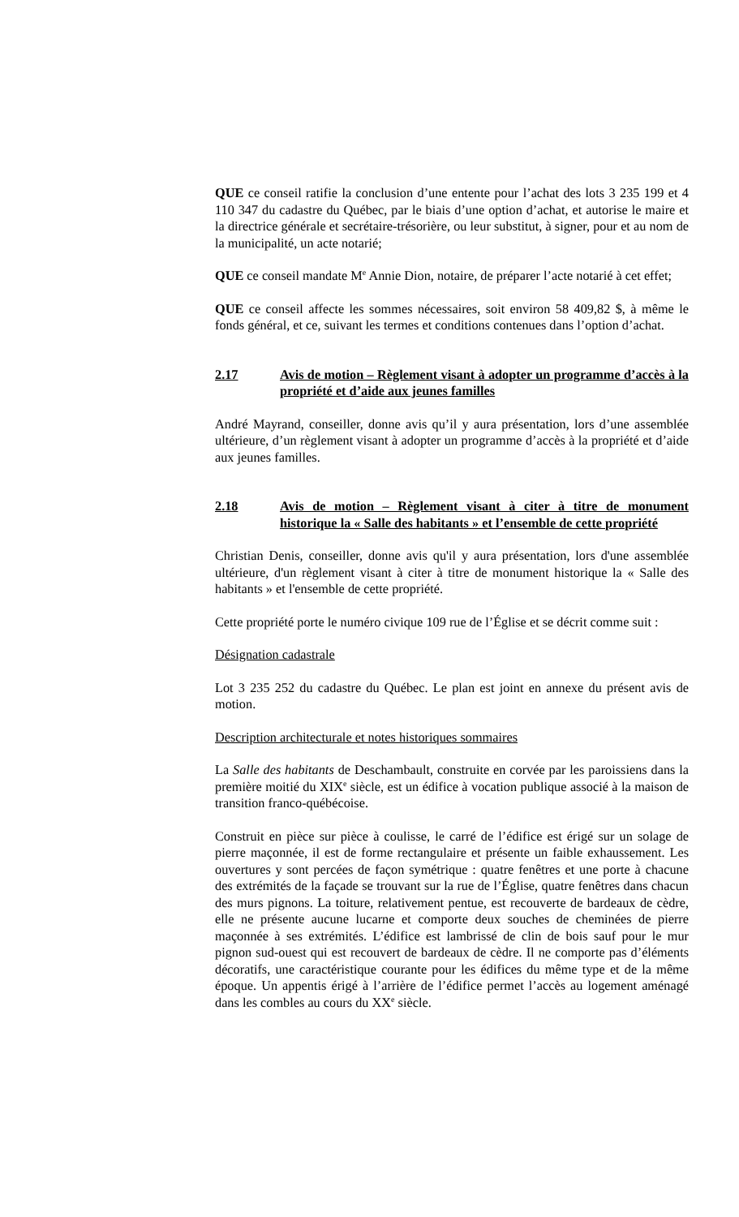QUE ce conseil ratifie la conclusion d’une entente pour l’achat des lots 3 235 199 et 4 110 347 du cadastre du Québec, par le biais d’une option d’achat, et autorise le maire et la directrice générale et secrétaire-trésorière, ou leur substitut, à signer, pour et au nom de la municipalité, un acte notarié;
QUE ce conseil mandate M<sup>e</sup> Annie Dion, notaire, de préparer l’acte notarié à cet effet;
QUE ce conseil affecte les sommes nécessaires, soit environ 58 409,82 $, à même le fonds général, et ce, suivant les termes et conditions contenues dans l’option d’achat.
2.17 Avis de motion – Règlement visant à adopter un programme d’accès à la propriété et d’aide aux jeunes familles
André Mayrand, conseiller, donne avis qu’il y aura présentation, lors d’une assemblée ultérieure, d’un règlement visant à adopter un programme d’accès à la propriété et d’aide aux jeunes familles.
2.18 Avis de motion – Règlement visant à citer à titre de monument historique la « Salle des habitants » et l’ensemble de cette propriété
Christian Denis, conseiller, donne avis qu'il y aura présentation, lors d'une assemblée ultérieure, d'un règlement visant à citer à titre de monument historique la « Salle des habitants » et l'ensemble de cette propriété.
Cette propriété porte le numéro civique 109 rue de l’Église et se décrit comme suit :
Désignation cadastrale
Lot 3 235 252 du cadastre du Québec. Le plan est joint en annexe du présent avis de motion.
Description architecturale et notes historiques sommaires
La Salle des habitants de Deschambault, construite en corvée par les paroissiens dans la première moitié du XIX<sup>e</sup> siècle, est un édifice à vocation publique associé à la maison de transition franco-québécoise.
Construit en pièce sur pièce à coulisse, le carré de l’édifice est érigé sur un solage de pierre maçonnée, il est de forme rectangulaire et présente un faible exhaussement. Les ouvertures y sont percées de façon symétrique : quatre fenêtres et une porte à chacune des extrémités de la façade se trouvant sur la rue de l’Église, quatre fenêtres dans chacun des murs pignons. La toiture, relativement pentue, est recouverte de bardeaux de cèdre, elle ne présente aucune lucarne et comporte deux souches de cheminées de pierre maçonnée à ses extrémités. L’édifice est lambrissé de clin de bois sauf pour le mur pignon sud-ouest qui est recouvert de bardeaux de cèdre. Il ne comporte pas d’éléments décoratifs, une caractéristique courante pour les édifices du même type et de la même époque. Un appentis érigé à l’arrière de l’édifice permet l’accès au logement aménagé dans les combles au cours du XX<sup>e</sup> siècle.